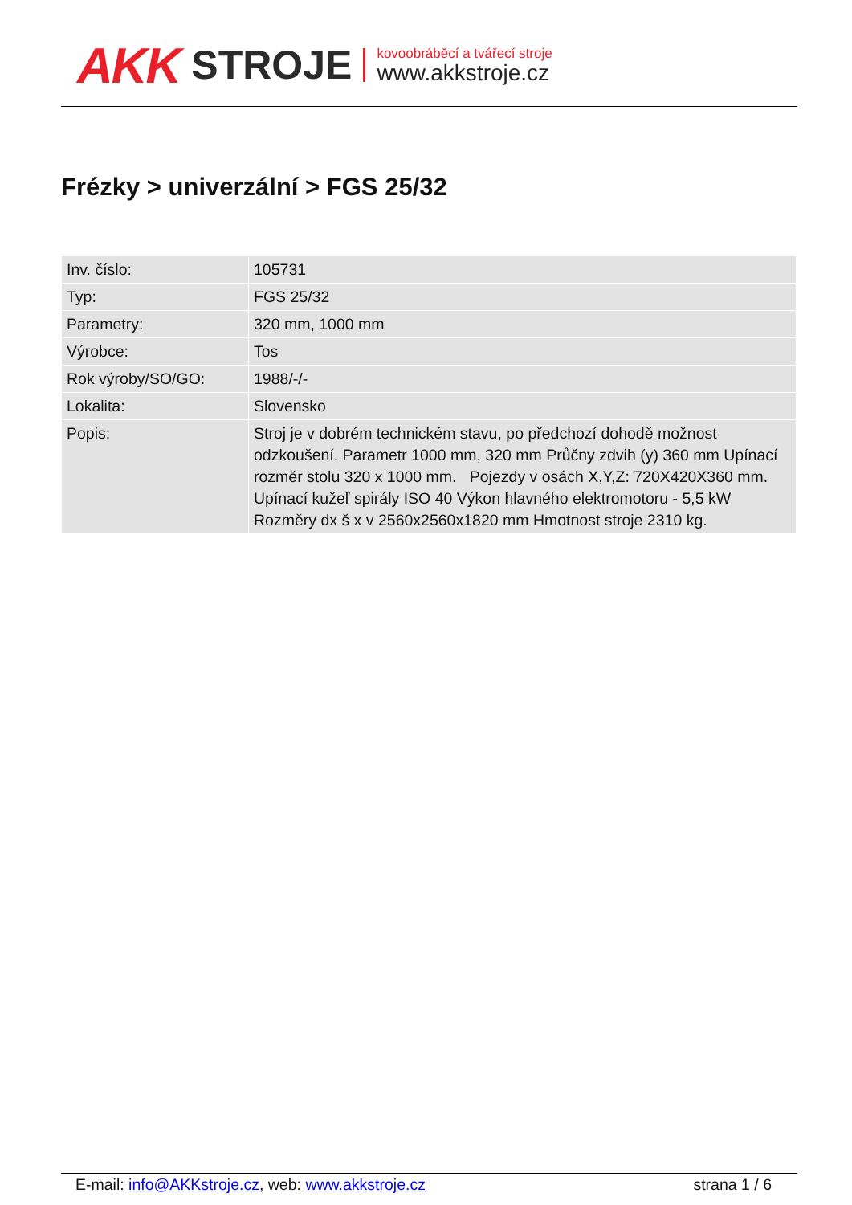AKK STROJE
kovoobráběcí a tvářecí stroje
www.akkstroje.cz
Frézky > univerzální > FGS 25/32
| Inv. číslo: | 105731 |
| Typ: | FGS 25/32 |
| Parametry: | 320 mm, 1000 mm |
| Výrobce: | Tos |
| Rok výroby/SO/GO: | 1988/-/- |
| Lokalita: | Slovensko |
| Popis: | Stroj je v dobrém technickém stavu, po předchozí dohodě možnost odzkoušení. Parametr 1000 mm, 320 mm Průčny zdvih (y) 360 mm Upínací rozměr stolu 320 x 1000 mm. Pojezdy v osách X,Y,Z: 720X420X360 mm. Upínací kužeľ spirály ISO 40 Výkon hlavného elektromotoru - 5,5 kW Rozměry dx š x v 2560x2560x1820 mm Hmotnost stroje 2310 kg. |
E-mail: info@AKKstroje.cz, web: www.akkstroje.cz strana 1 / 6